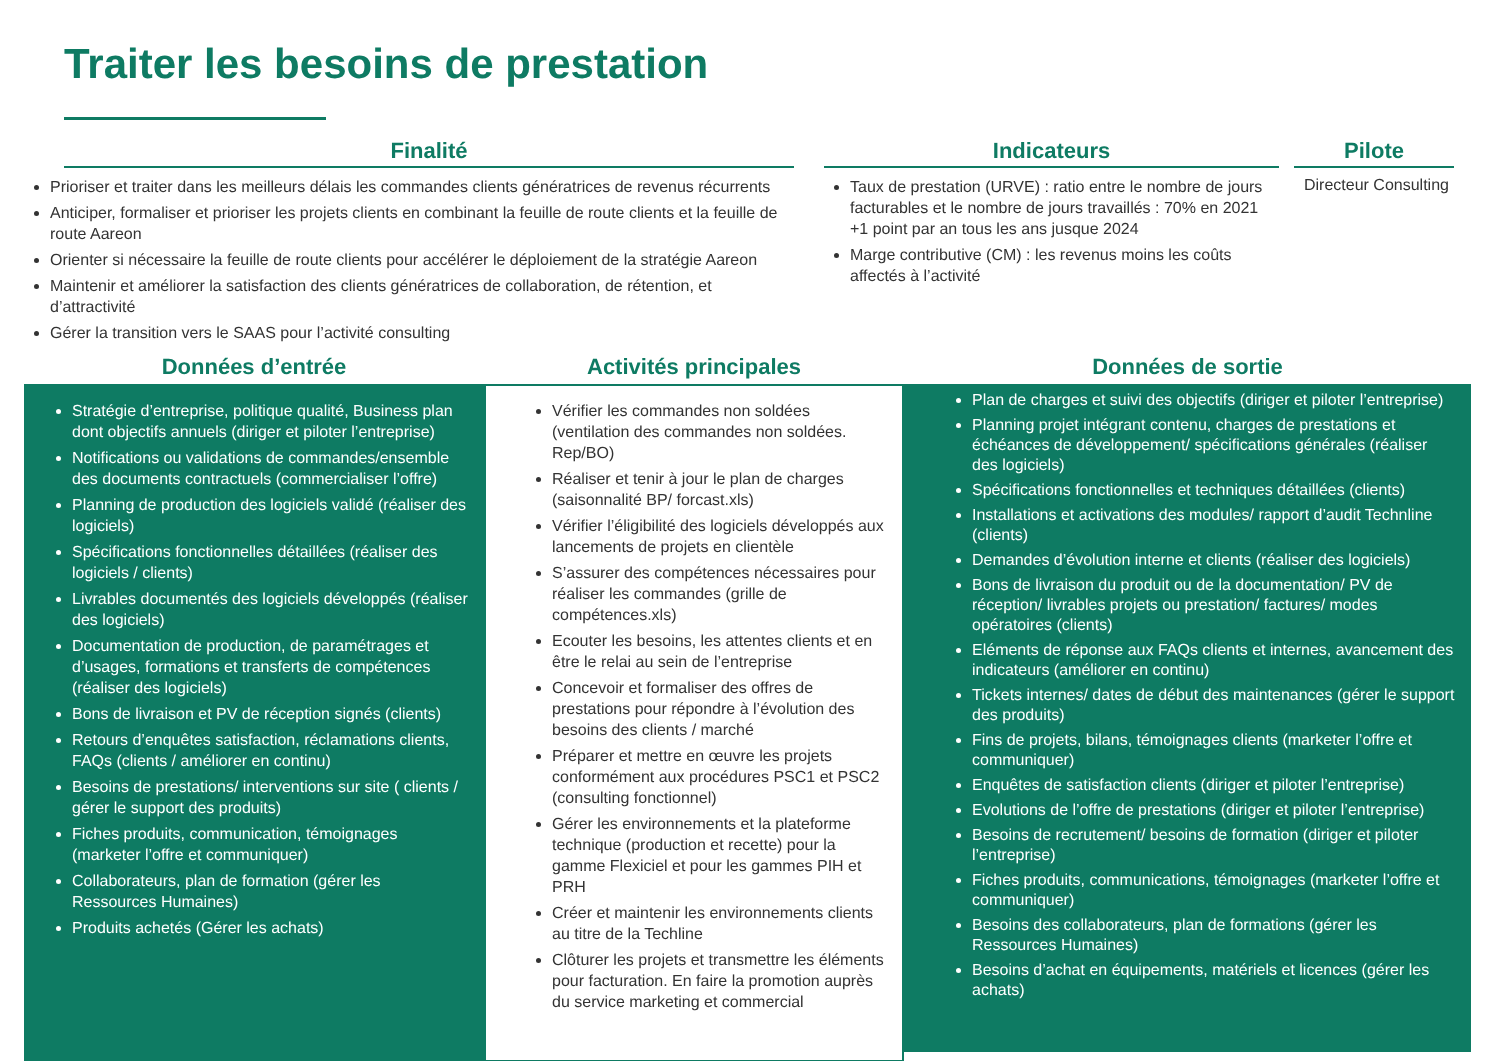Traiter les besoins de prestation
Finalité
Prioriser et traiter dans les meilleurs délais les commandes clients génératrices de revenus récurrents
Anticiper, formaliser et prioriser les projets clients en combinant la feuille de route clients et la feuille de route Aareon
Orienter si nécessaire la feuille de route clients pour accélérer le déploiement de la stratégie Aareon
Maintenir et améliorer la satisfaction des clients génératrices de collaboration, de rétention, et d’attractivité
Gérer la transition vers le SAAS pour l’activité consulting
Indicateurs
Taux de prestation (URVE) : ratio entre le nombre de jours facturables et le nombre de jours travaillés : 70% en 2021 +1 point par an tous les ans jusque 2024
Marge contributive (CM) : les revenus moins les coûts affectés à l’activité
Pilote
Directeur Consulting
Données d’entrée
Stratégie d’entreprise, politique qualité, Business plan dont objectifs annuels (diriger et piloter l’entreprise)
Notifications ou validations de commandes/ensemble des documents contractuels (commercialiser l’offre)
Planning de production des logiciels validé (réaliser des logiciels)
Spécifications fonctionnelles détaillées (réaliser des logiciels / clients)
Livrables documentés des logiciels développés (réaliser des logiciels)
Documentation de production, de paramétrages et d’usages, formations et transferts de compétences (réaliser des logiciels)
Bons de livraison et PV de réception signés (clients)
Retours d’enquêtes satisfaction, réclamations clients, FAQs (clients / améliorer en continu)
Besoins de prestations/ interventions sur site ( clients / gérer le support des produits)
Fiches produits, communication, témoignages (marketer l’offre et communiquer)
Collaborateurs, plan de formation (gérer les Ressources Humaines)
Produits achetés (Gérer les achats)
Activités principales
Vérifier les commandes non soldées (ventilation des commandes non soldées. Rep/BO)
Réaliser et tenir à jour le plan de charges (saisonnalité BP/ forcast.xls)
Vérifier l’éligibilité des logiciels développés aux lancements de projets en clientèle
S’assurer des compétences nécessaires pour réaliser les commandes (grille de compétences.xls)
Ecouter les besoins, les attentes clients et en être le relai au sein de l’entreprise
Concevoir et formaliser des offres de prestations pour répondre à l’évolution des besoins des clients / marché
Préparer et mettre en œuvre les projets conformément aux procédures PSC1 et PSC2 (consulting fonctionnel)
Gérer les environnements et la plateforme technique (production et recette) pour la gamme Flexiciel et pour les gammes PIH et PRH
Créer et maintenir les environnements clients au titre de la Techline
Clôturer les projets et transmettre les éléments pour facturation. En faire la promotion auprès du service marketing et commercial
Données de sortie
Plan de charges et suivi des objectifs (diriger et piloter l’entreprise)
Planning projet intégrant contenu, charges de prestations et échéances de développement/ spécifications générales (réaliser des logiciels)
Spécifications fonctionnelles et techniques détaillées (clients)
Installations et activations des modules/ rapport d’audit Technline (clients)
Demandes d’évolution interne et clients (réaliser des logiciels)
Bons de livraison du produit ou de la documentation/ PV de réception/ livrables projets ou prestation/ factures/ modes opératoires (clients)
Eléments de réponse aux FAQs clients et internes, avancement des indicateurs (améliorer en continu)
Tickets internes/ dates de début des maintenances (gérer le support des produits)
Fins de projets, bilans, témoignages clients (marketer l’offre et communiquer)
Enquêtes de satisfaction clients (diriger et piloter l’entreprise)
Evolutions de l’offre de prestations (diriger et piloter l’entreprise)
Besoins de recrutement/ besoins de formation (diriger et piloter l’entreprise)
Fiches produits, communications, témoignages (marketer l’offre et communiquer)
Besoins des collaborateurs, plan de formations (gérer les Ressources Humaines)
Besoins d’achat en équipements, matériels et licences (gérer les achats)